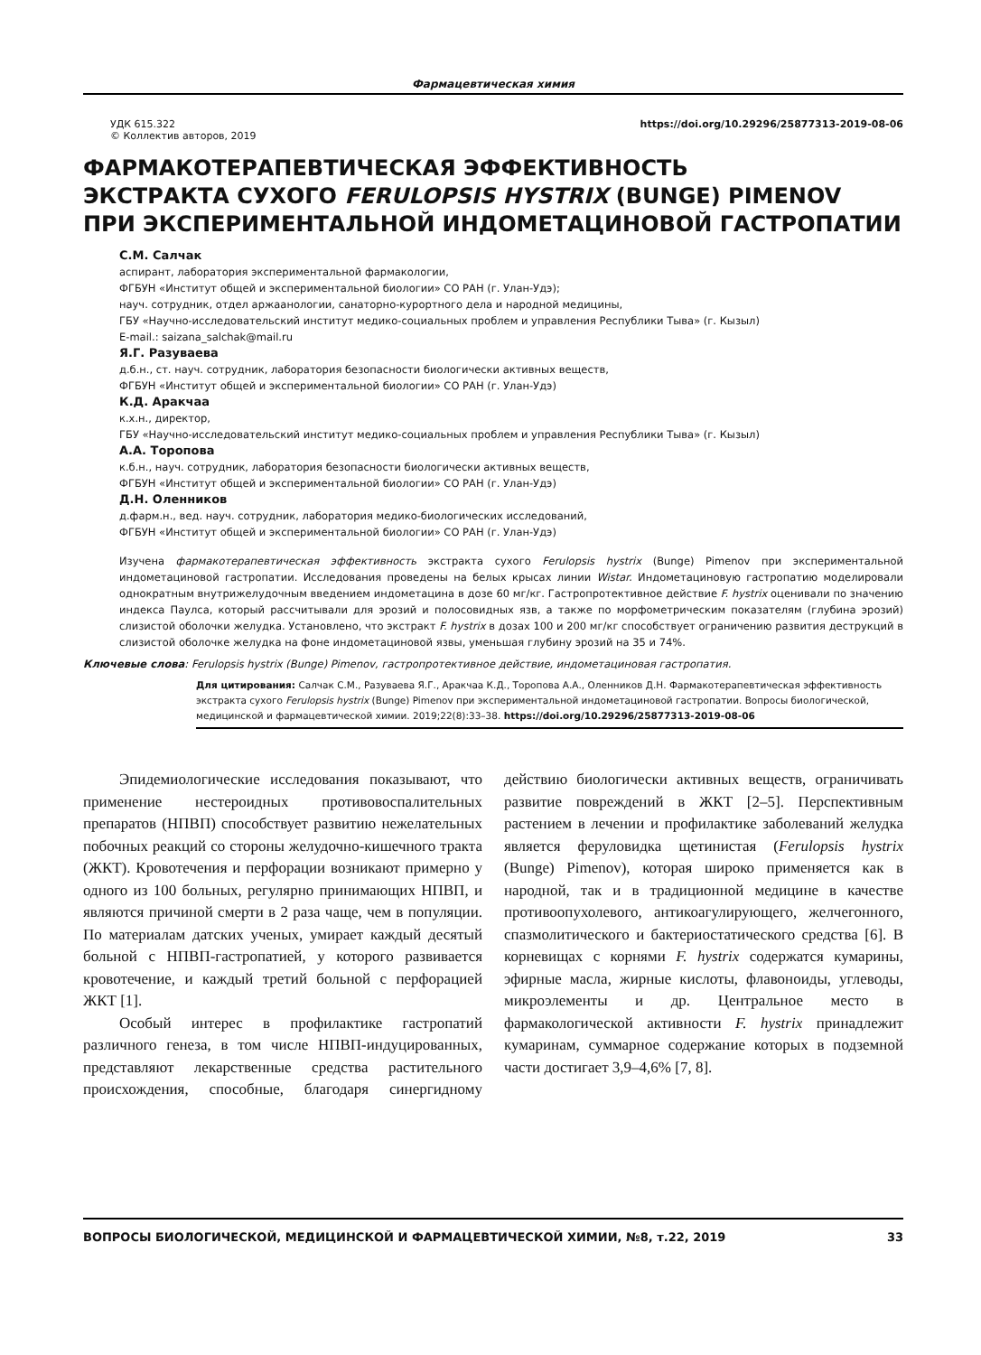Фармацевтическая химия
УДК 615.322
© Коллектив авторов, 2019
https://doi.org/10.29296/25877313-2019-08-06
ФАРМАКОТЕРАПЕВТИЧЕСКАЯ ЭФФЕКТИВНОСТЬ
ЭКСТРАКТА СУХОГО FERULOPSIS HYSTRIX (BUNGE) PIMENOV
ПРИ ЭКСПЕРИМЕНТАЛЬНОЙ ИНДОМЕТАЦИНОВОЙ ГАСТРОПАТИИ
С.М. Салчак
аспирант, лаборатория экспериментальной фармакологии,
ФГБУН «Институт общей и экспериментальной биологии» СО РАН (г. Улан-Удэ);
науч. сотрудник, отдел аржаанологии, санаторно-курортного дела и народной медицины,
ГБУ «Научно-исследовательский институт медико-социальных проблем и управления Республики Тыва» (г. Кызыл)
E-mail.: saizana_salchak@mail.ru
Я.Г. Разуваева
д.б.н., ст. науч. сотрудник, лаборатория безопасности биологически активных веществ,
ФГБУН «Институт общей и экспериментальной биологии» СО РАН (г. Улан-Удэ)
К.Д. Аракчаа
к.х.н., директор,
ГБУ «Научно-исследовательский институт медико-социальных проблем и управления Республики Тыва» (г. Кызыл)
А.А. Торопова
к.б.н., науч. сотрудник, лаборатория безопасности биологически активных веществ,
ФГБУН «Институт общей и экспериментальной биологии» СО РАН (г. Улан-Удэ)
Д.Н. Оленников
д.фарм.н., вед. науч. сотрудник, лаборатория медико-биологических исследований,
ФГБУН «Институт общей и экспериментальной биологии» СО РАН (г. Улан-Удэ)
Изучена фармакотерапевтическая эффективность экстракта сухого Ferulopsis hystrix (Bunge) Pimenov при экспериментальной индометациновой гастропатии. Исследования проведены на белых крысах линии Wistar. Индометациновую гастропатию моделировали однократным внутрижелудочным введением индометацина в дозе 60 мг/кг. Гастропротективное действие F. hystrix оценивали по значению индекса Паулса, который рассчитывали для эрозий и полосовидных язв, а также по морфометрическим показателям (глубина эрозий) слизистой оболочки желудка. Установлено, что экстракт F. hystrix в дозах 100 и 200 мг/кг способствует ограничению развития деструкций в слизистой оболочке желудка на фоне индометациновой язвы, уменьшая глубину эрозий на 35 и 74%.
Ключевые слова: Ferulopsis hystrix (Bunge) Pimenov, гастропротективное действие, индометациновая гастропатия.
Для цитирования: Салчак С.М., Разуваева Я.Г., Аракчаа К.Д., Торопова А.А., Оленников Д.Н. Фармакотерапевтическая эффективность экстракта сухого Ferulopsis hystrix (Bunge) Pimenov при экспериментальной индометациновой гастропатии. Вопросы биологической, медицинской и фармацевтической химии. 2019;22(8):33–38. https://doi.org/10.29296/25877313-2019-08-06
Эпидемиологические исследования показывают, что применение нестероидных противовоспалительных препаратов (НПВП) способствует развитию нежелательных побочных реакций со стороны желудочно-кишечного тракта (ЖКТ). Кровотечения и перфорации возникают примерно у одного из 100 больных, регулярно принимающих НПВП, и являются причиной смерти в 2 раза чаще, чем в популяции. По материалам датских ученых, умирает каждый десятый больной с НПВП-гастропатией, у которого развивается кровотечение, и каждый третий больной с перфорацией ЖКТ [1].
Особый интерес в профилактике гастропатий различного генеза, в том числе НПВП-индуцированных, представляют лекарственные средства растительного происхождения, способные, благодаря синергидному действию биологически активных веществ, ограничивать развитие повреждений в ЖКТ [2–5]. Перспективным растением в лечении и профилактике заболеваний желудка является феруловидка щетинистая (Ferulopsis hystrix (Bunge) Pimenov), которая широко применяется как в народной, так и в традиционной медицине в качестве противоопухолевого, антикоагулирующего, желчегонного, спазмолитического и бактериостатического средства [6]. В корневищах с корнями F. hystrix содержатся кумарины, эфирные масла, жирные кислоты, флавоноиды, углеводы, микроэлементы и др. Центральное место в фармакологической активности F. hystrix принадлежит кумаринам, суммарное содержание которых в подземной части достигает 3,9–4,6% [7, 8].
ВОПРОСЫ БИОЛОГИЧЕСКОЙ, МЕДИЦИНСКОЙ И ФАРМАЦЕВТИЧЕСКОЙ ХИМИИ, №8, т.22, 2019 33